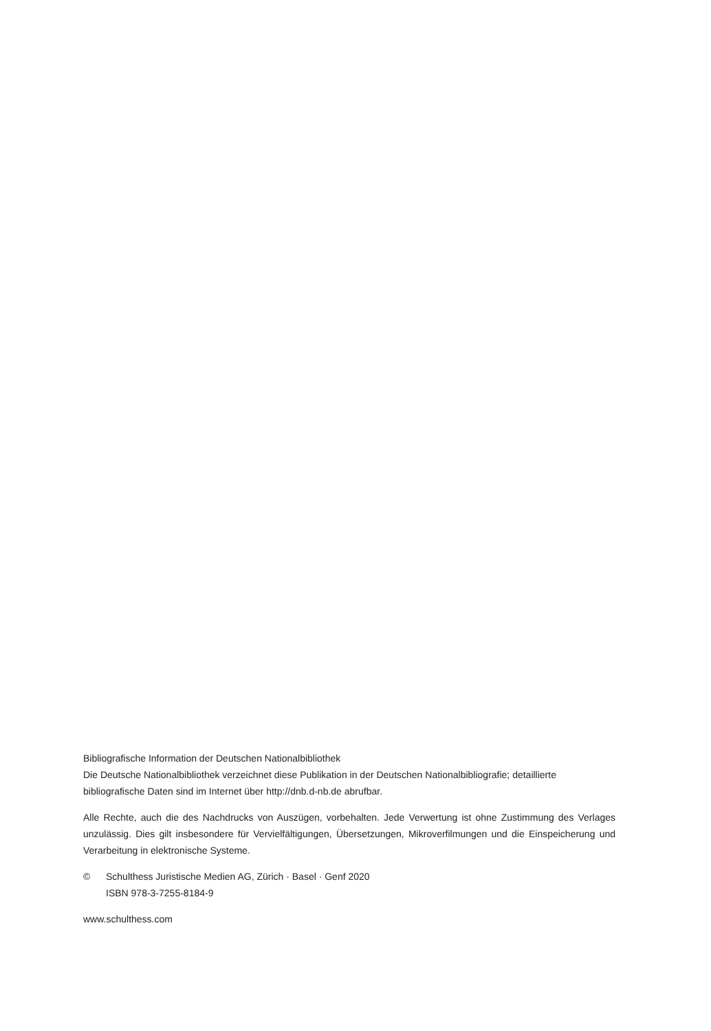Bibliografische Information der Deutschen Nationalbibliothek
Die Deutsche Nationalbibliothek verzeichnet diese Publikation in der Deutschen Nationalbibliografie; detaillierte bibliografische Daten sind im Internet über http://dnb.d-nb.de abrufbar.
Alle Rechte, auch die des Nachdrucks von Auszügen, vorbehalten. Jede Verwertung ist ohne Zustimmung des Verlages unzulässig. Dies gilt insbesondere für Vervielfältigungen, Übersetzungen, Mikroverfilmungen und die Einspeicherung und Verarbeitung in elektronische Systeme.
© Schulthess Juristische Medien AG, Zürich · Basel · Genf 2020
ISBN 978-3-7255-8184-9
www.schulthess.com